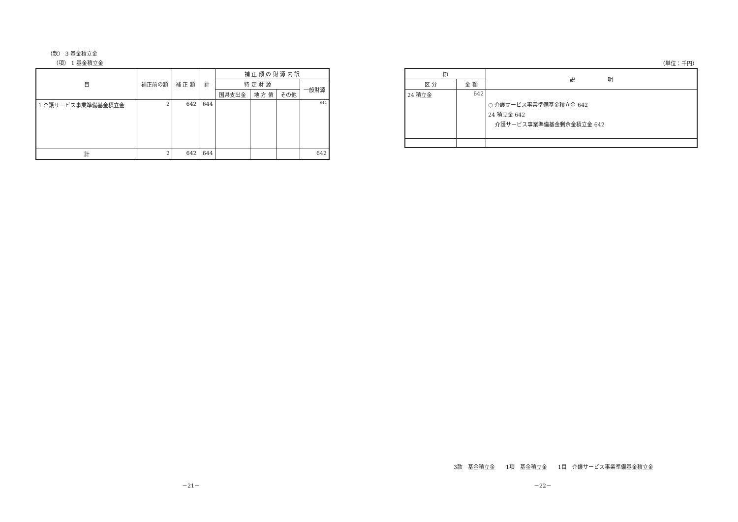（款） 3 基金積立金
（項） 1 基金積立金
| 目 | 補正前の額 | 補 正 額 | 計 | 補 正 額 の 財 源 内 訳 | | | |
| --- | --- | --- | --- | --- | --- | --- | --- |
| | | | | 特 定 財 源 | | | 一般財源 |
| | | | | 国県支出金 | 地 方 債 | その他 | |
| 1 介護サービス事業準備基金積立金 | 2 | 642 | 644 | | | | 642 |
| 計 | 2 | 642 | 644 | | | | 642 |
（単位：千円）
| 節 | | 説 明 |
| --- | --- | --- |
| 区 分 | 金 額 | |
| 24 積立金 | 642 | ○ 介護サービス事業準備基金積立金 642 24 積立金 642 介護サービス事業準備基金剰余金積立金 642 |
3款　基金積立金　　1項　基金積立金　　1目　介護サービス事業準備基金積立金
－21－ －22－